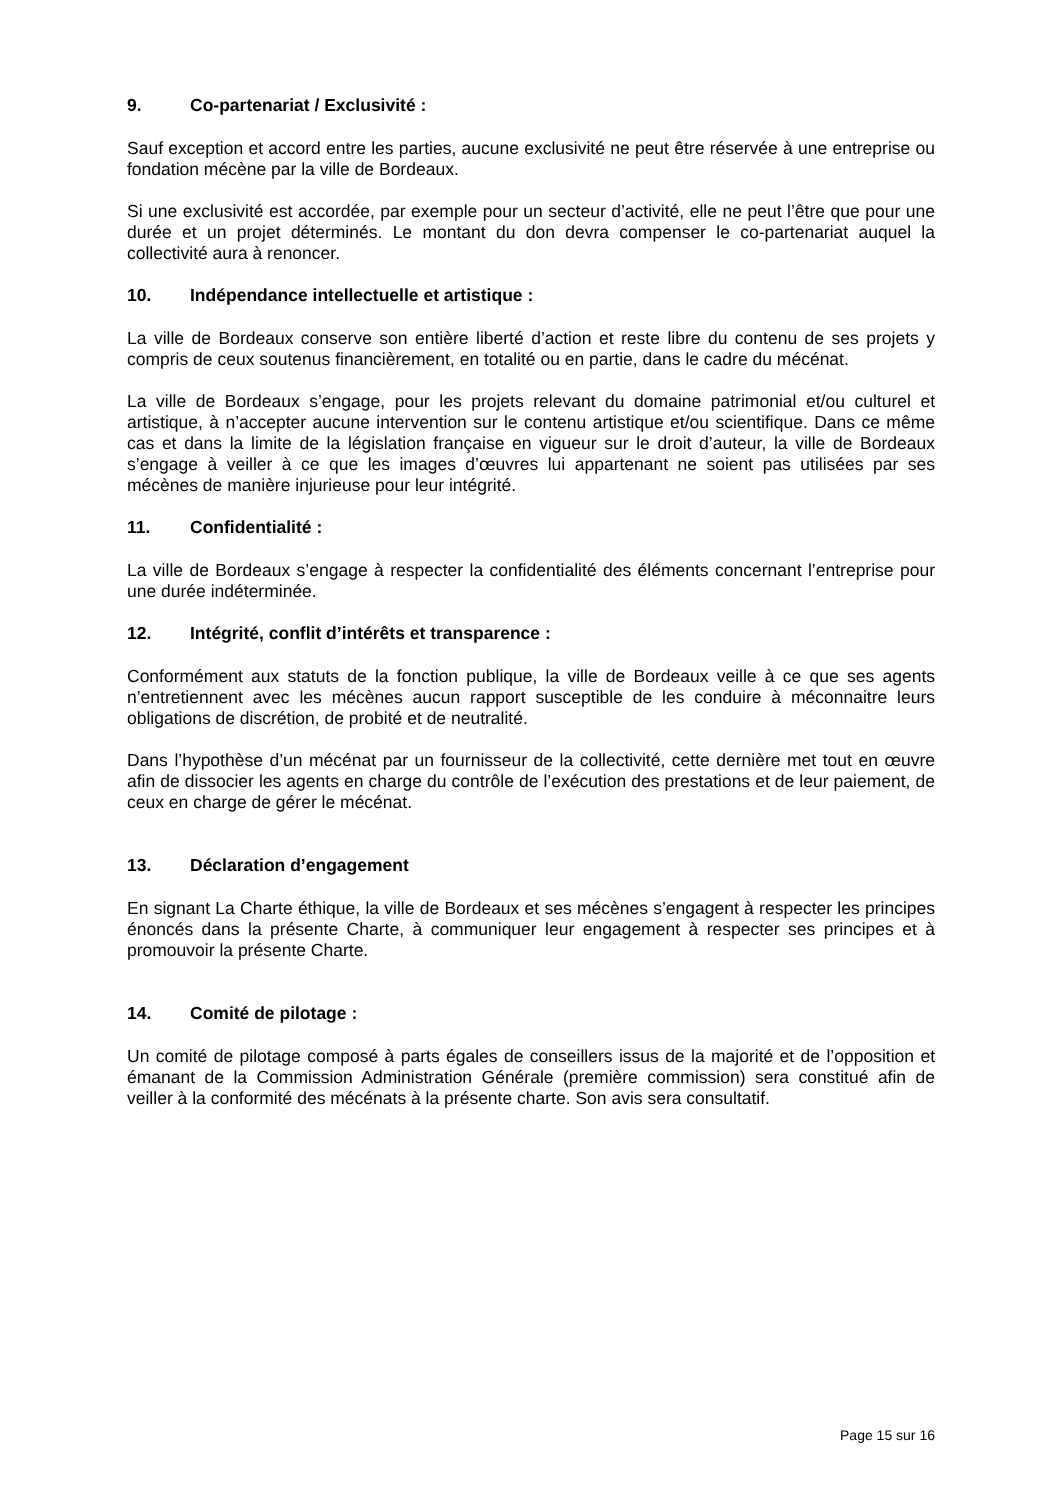9. Co-partenariat / Exclusivité :
Sauf exception et accord entre les parties, aucune exclusivité ne peut être réservée à une entreprise ou fondation mécène par la ville de Bordeaux.
Si une exclusivité est accordée, par exemple pour un secteur d’activité, elle ne peut l’être que pour une durée et un projet déterminés. Le montant du don devra compenser le co-partenariat auquel la collectivité aura à renoncer.
10. Indépendance intellectuelle et artistique :
La ville de Bordeaux conserve son entière liberté d’action et reste libre du contenu de ses projets y compris de ceux soutenus financièrement, en totalité ou en partie, dans le cadre du mécénat.
La ville de Bordeaux s’engage, pour les projets relevant du domaine patrimonial et/ou culturel et artistique, à n’accepter aucune intervention sur le contenu artistique et/ou scientifique. Dans ce même cas et dans la limite de la législation française en vigueur sur le droit d’auteur, la ville de Bordeaux s’engage à veiller à ce que les images d’œuvres lui appartenant ne soient pas utilisées par ses mécènes de manière injurieuse pour leur intégrité.
11. Confidentialité :
La ville de Bordeaux s’engage à respecter la confidentialité des éléments concernant l’entreprise pour une durée indéterminée.
12. Intégrité, conflit d’intérêts et transparence :
Conformément aux statuts de la fonction publique, la ville de Bordeaux veille à ce que ses agents n’entretiennent avec les mécènes aucun rapport susceptible de les conduire à méconnaitre leurs obligations de discrétion, de probité et de neutralité.
Dans l’hypothèse d’un mécénat par un fournisseur de la collectivité, cette dernière met tout en œuvre afin de dissocier les agents en charge du contrôle de l’exécution des prestations et de leur paiement, de ceux en charge de gérer le mécénat.
13. Déclaration d’engagement
En signant La Charte éthique, la ville de Bordeaux et ses mécènes s’engagent à respecter les principes énoncés dans la présente Charte, à communiquer leur engagement à respecter ses principes et à promouvoir la présente Charte.
14. Comité de pilotage :
Un comité de pilotage composé à parts égales de conseillers issus de la majorité et de l’opposition et émanant de la Commission Administration Générale (première commission) sera constitué afin de veiller à la conformité des mécénats à la présente charte. Son avis sera consultatif.
Page 15 sur 16